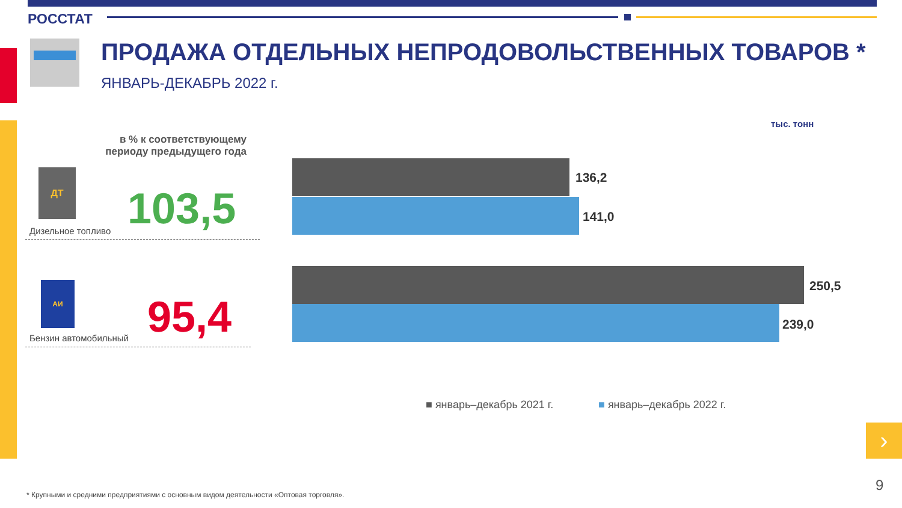РОССТАТ
ПРОДАЖА ОТДЕЛЬНЫХ НЕПРОДОВОЛЬСТВЕННЫХ ТОВАРОВ *
ЯНВАРЬ-ДЕКАБРЬ 2022 г.
тыс. тонн
в % к соответствующему периоду предыдущего года
ДТ
103,5
Дизельное топливо
АИ
95,4
Бензин автомобильный
136,2
141,0
250,5
239,0
■ январь–декабрь 2021 г. ■ январь–декабрь 2022 г.
›
9
* Крупными и средними предприятиями с основным видом деятельности «Оптовая торговля».